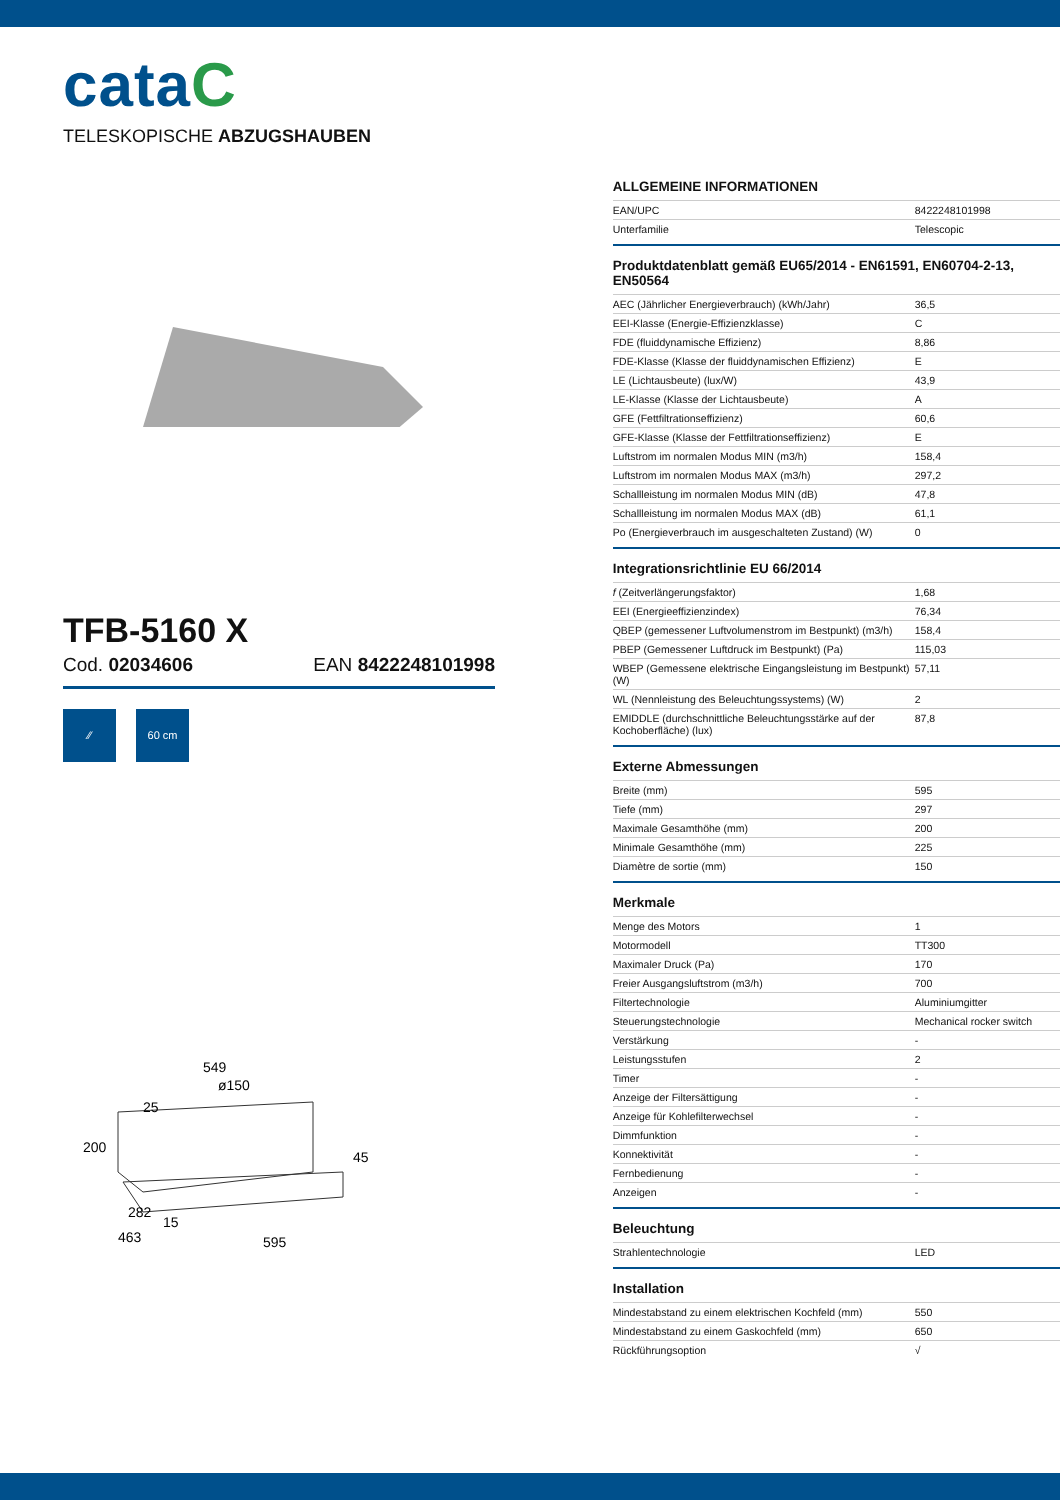cataC
TELESKOPISCHE ABZUGSHAUBEN
TFB-5160 X
Cod. 02034606 EAN 8422248101998
⁄⁄ 60 cm
549
ø150
25
200
45
282
15
463
595
ALLGEMEINE INFORMATIONEN
| EAN/UPC | 8422248101998 |
| Unterfamilie | Telescopic |
Produktdatenblatt gemäß EU65/2014 - EN61591, EN60704-2-13, EN50564
| AEC (Jährlicher Energieverbrauch) (kWh/Jahr) | 36,5 |
| EEI-Klasse (Energie-Effizienzklasse) | C |
| FDE (fluiddynamische Effizienz) | 8,86 |
| FDE-Klasse (Klasse der fluiddynamischen Effizienz) | E |
| LE (Lichtausbeute) (lux/W) | 43,9 |
| LE-Klasse (Klasse der Lichtausbeute) | A |
| GFE (Fettfiltrationseffizienz) | 60,6 |
| GFE-Klasse (Klasse der Fettfiltrationseffizienz) | E |
| Luftstrom im normalen Modus MIN (m3/h) | 158,4 |
| Luftstrom im normalen Modus MAX (m3/h) | 297,2 |
| Schallleistung im normalen Modus MIN (dB) | 47,8 |
| Schallleistung im normalen Modus MAX (dB) | 61,1 |
| Po (Energieverbrauch im ausgeschalteten Zustand) (W) | 0 |
Integrationsrichtlinie EU 66/2014
| f (Zeitverlängerungsfaktor) | 1,68 |
| EEI (Energieeffizienzindex) | 76,34 |
| QBEP (gemessener Luftvolumenstrom im Bestpunkt) (m3/h) | 158,4 |
| PBEP (Gemessener Luftdruck im Bestpunkt) (Pa) | 115,03 |
| WBEP (Gemessene elektrische Eingangsleistung im Bestpunkt) (W) | 57,11 |
| WL (Nennleistung des Beleuchtungssystems) (W) | 2 |
| EMIDDLE (durchschnittliche Beleuchtungsstärke auf der Kochoberfläche) (lux) | 87,8 |
Externe Abmessungen
| Breite (mm) | 595 |
| Tiefe (mm) | 297 |
| Maximale Gesamthöhe (mm) | 200 |
| Minimale Gesamthöhe (mm) | 225 |
| Diamètre de sortie (mm) | 150 |
Merkmale
| Menge des Motors | 1 |
| Motormodell | TT300 |
| Maximaler Druck (Pa) | 170 |
| Freier Ausgangsluftstrom (m3/h) | 700 |
| Filtertechnologie | Aluminiumgitter |
| Steuerungstechnologie | Mechanical rocker switch |
| Verstärkung | - |
| Leistungsstufen | 2 |
| Timer | - |
| Anzeige der Filtersättigung | - |
| Anzeige für Kohlefilterwechsel | - |
| Dimmfunktion | - |
| Konnektivität | - |
| Fernbedienung | - |
| Anzeigen | - |
Beleuchtung
| Strahlentechnologie | LED |
Installation
| Mindestabstand zu einem elektrischen Kochfeld (mm) | 550 |
| Mindestabstand zu einem Gaskochfeld (mm) | 650 |
| Rückführungsoption | √ |